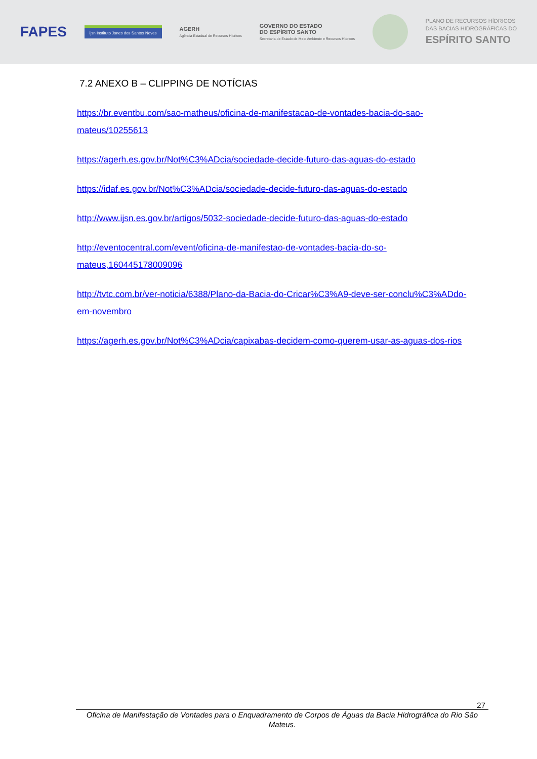FAPES
ijsn Instituto Jones dos Santos Neves
AGERH
Agência Estadual de Recursos Hídricos
GOVERNO DO ESTADO
DO ESPÍRITO SANTO
Secretaria de Estado de Meio Ambiente e Recursos Hídricos
PLANO DE RECURSOS HÍDRICOS
DAS BACIAS HIDROGRÁFICAS DO
ESPÍRITO SANTO
7.2 ANEXO B – CLIPPING DE NOTÍCIAS
https://br.eventbu.com/sao-matheus/oficina-de-manifestacao-de-vontades-bacia-do-sao-mateus/10255613
https://agerh.es.gov.br/Not%C3%ADcia/sociedade-decide-futuro-das-aguas-do-estado
https://idaf.es.gov.br/Not%C3%ADcia/sociedade-decide-futuro-das-aguas-do-estado
http://www.ijsn.es.gov.br/artigos/5032-sociedade-decide-futuro-das-aguas-do-estado
http://eventocentral.com/event/oficina-de-manifestao-de-vontades-bacia-do-so-mateus,160445178009096
http://tvtc.com.br/ver-noticia/6388/Plano-da-Bacia-do-Cricar%C3%A9-deve-ser-conclu%C3%ADdo-em-novembro
https://agerh.es.gov.br/Not%C3%ADcia/capixabas-decidem-como-querem-usar-as-aguas-dos-rios
27
Oficina de Manifestação de Vontades para o Enquadramento de Corpos de Águas da Bacia Hidrográfica do Rio São Mateus.